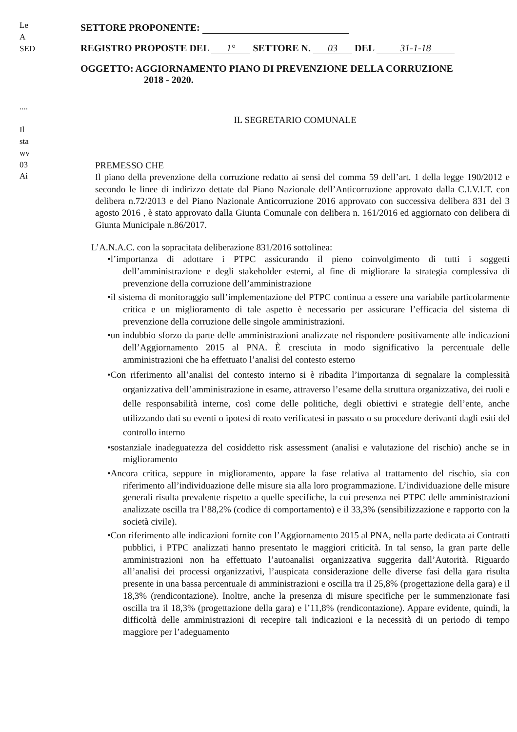Le
A SED
....
Il
sta
wv
03
Ai
SETTORE PROPONENTE:
REGISTRO PROPOSTE DEL 1° SETTORE N. 03 DEL 31-1-18
OGGETTO: AGGIORNAMENTO PIANO DI PREVENZIONE DELLA CORRUZIONE
2018 - 2020.
IL SEGRETARIO COMUNALE
PREMESSO CHE
Il piano della prevenzione della corruzione redatto ai sensi del comma 59 dell’art. 1 della legge 190/2012 e secondo le linee di indirizzo dettate dal Piano Nazionale dell’Anticorruzione approvato dalla C.I.V.I.T. con delibera n.72/2013 e del Piano Nazionale Anticorruzione 2016 approvato con successiva delibera 831 del 3 agosto 2016 , è stato approvato dalla Giunta Comunale con delibera n. 161/2016 ed aggiornato con delibera di Giunta Municipale n.86/2017.
L’A.N.A.C. con la sopracitata deliberazione 831/2016 sottolinea:
•l’importanza di adottare i PTPC assicurando il pieno coinvolgimento di tutti i soggetti dell’amministrazione e degli stakeholder esterni, al fine di migliorare la strategia complessiva di prevenzione della corruzione dell’amministrazione
•il sistema di monitoraggio sull’implementazione del PTPC continua a essere una variabile particolarmente critica e un miglioramento di tale aspetto è necessario per assicurare l’efficacia del sistema di prevenzione della corruzione delle singole amministrazioni.
•un indubbio sforzo da parte delle amministrazioni analizzate nel rispondere positivamente alle indicazioni dell’Aggiornamento 2015 al PNA. È cresciuta in modo significativo la percentuale delle amministrazioni che ha effettuato l’analisi del contesto esterno
•Con riferimento all’analisi del contesto interno si è ribadita l’importanza di segnalare la complessità organizzativa dell’amministrazione in esame, attraverso l’esame della struttura organizzativa, dei ruoli e delle responsabilità interne, così come delle politiche, degli obiettivi e strategie dell’ente, anche utilizzando dati su eventi o ipotesi di reato verificatesi in passato o su procedure derivanti dagli esiti del controllo interno
•sostanziale inadeguatezza del cosiddetto risk assessment (analisi e valutazione del rischio) anche se in miglioramento
•Ancora critica, seppure in miglioramento, appare la fase relativa al trattamento del rischio, sia con riferimento all’individuazione delle misure sia alla loro programmazione. L’individuazione delle misure generali risulta prevalente rispetto a quelle specifiche, la cui presenza nei PTPC delle amministrazioni analizzate oscilla tra l’88,2% (codice di comportamento) e il 33,3% (sensibilizzazione e rapporto con la società civile).
•Con riferimento alle indicazioni fornite con l’Aggiornamento 2015 al PNA, nella parte dedicata ai Contratti pubblici, i PTPC analizzati hanno presentato le maggiori criticità. In tal senso, la gran parte delle amministrazioni non ha effettuato l’autoanalisi organizzativa suggerita dall’Autorità. Riguardo all’analisi dei processi organizzativi, l’auspicata considerazione delle diverse fasi della gara risulta presente in una bassa percentuale di amministrazioni e oscilla tra il 25,8% (progettazione della gara) e il 18,3% (rendicontazione). Inoltre, anche la presenza di misure specifiche per le summenzionate fasi oscilla tra il 18,3% (progettazione della gara) e l’11,8% (rendicontazione). Appare evidente, quindi, la difficoltà delle amministrazioni di recepire tali indicazioni e la necessità di un periodo di tempo maggiore per l’adeguamento